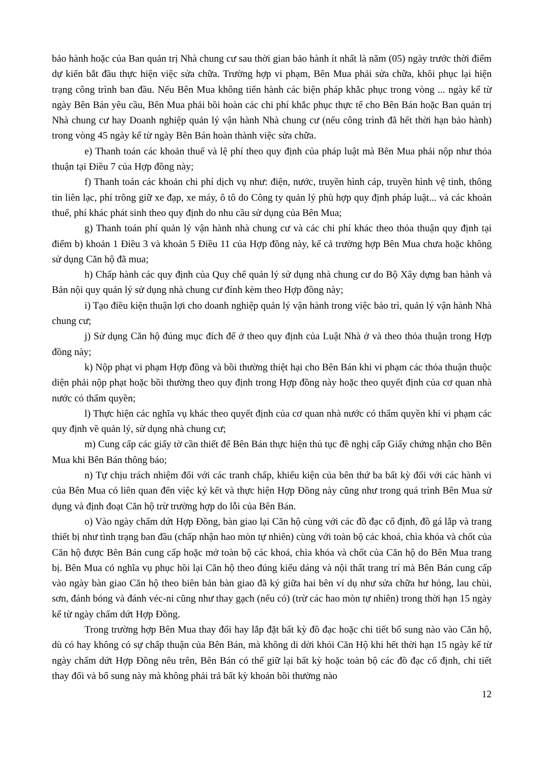bảo hành hoặc của Ban quản trị Nhà chung cư sau thời gian bảo hành ít nhất là năm (05) ngày trước thời điểm dự kiến bắt đầu thực hiện việc sửa chữa. Trường hợp vi phạm, Bên Mua phải sửa chữa, khôi phục lại hiện trạng công trình ban đầu. Nếu Bên Mua không tiến hành các biện pháp khắc phục trong vòng ... ngày kể từ ngày Bên Bán yêu cầu, Bên Mua phải bồi hoàn các chi phí khắc phục thực tế cho Bên Bán hoặc Ban quản trị Nhà chung cư hay Doanh nghiệp quản lý vận hành Nhà chung cư (nếu công trình đã hết thời hạn bảo hành) trong vòng 45 ngày kể từ ngày Bên Bán hoàn thành việc sửa chữa.
e) Thanh toán các khoản thuế và lệ phí theo quy định của pháp luật mà Bên Mua phải nộp như thỏa thuận tại Điều 7 của Hợp đồng này;
f) Thanh toán các khoản chi phí dịch vụ như: điện, nước, truyền hình cáp, truyền hình vệ tinh, thông tin liên lạc, phí trông giữ xe đạp, xe máy, ô tô do Công ty quản lý phù hợp quy định pháp luật... và các khoản thuế, phí khác phát sinh theo quy định do nhu cầu sử dụng của Bên Mua;
g) Thanh toán phí quản lý vận hành nhà chung cư và các chi phí khác theo thỏa thuận quy định tại điểm b) khoản 1 Điều 3 và khoản 5 Điều 11 của Hợp đồng này, kể cả trường hợp Bên Mua chưa hoặc không sử dụng Căn hộ đã mua;
h) Chấp hành các quy định của Quy chế quản lý sử dụng nhà chung cư do Bộ Xây dựng ban hành và Bản nội quy quản lý sử dụng nhà chung cư đính kèm theo Hợp đồng này;
i) Tạo điều kiện thuận lợi cho doanh nghiệp quản lý vận hành trong việc bảo trì, quản lý vận hành Nhà chung cư;
j) Sử dụng Căn hộ đúng mục đích để ở theo quy định của Luật Nhà ở và theo thỏa thuận trong Hợp đồng này;
k) Nộp phạt vi phạm Hợp đồng và bồi thường thiệt hại cho Bên Bán khi vi phạm các thỏa thuận thuộc diện phải nộp phạt hoặc bồi thường theo quy định trong Hợp đồng này hoặc theo quyết định của cơ quan nhà nước có thẩm quyền;
l) Thực hiện các nghĩa vụ khác theo quyết định của cơ quan nhà nước có thẩm quyền khi vi phạm các quy định về quản lý, sử dụng nhà chung cư;
m) Cung cấp các giấy tờ cần thiết để Bên Bán thực hiện thủ tục đề nghị cấp Giấy chứng nhận cho Bên Mua khi Bên Bán thông báo;
n) Tự chịu trách nhiệm đối với các tranh chấp, khiếu kiện của bên thứ ba bất kỳ đối với các hành vi của Bên Mua có liên quan đến việc ký kết và thực hiện Hợp Đồng này cũng như trong quá trình Bên Mua sử dụng và định đoạt Căn hộ trừ trường hợp do lỗi của Bên Bán.
o) Vào ngày chấm dứt Hợp Đồng, bàn giao lại Căn hộ cùng với các đồ đạc cố định, đồ gá lắp và trang thiết bị như tình trạng ban đầu (chấp nhận hao mòn tự nhiên) cùng với toàn bộ các khoá, chìa khóa và chốt của Căn hộ được Bên Bán cung cấp hoặc mở toàn bộ các khoá, chìa khóa và chốt của Căn hộ do Bên Mua trang bị. Bên Mua có nghĩa vụ phục hồi lại Căn hộ theo đúng kiểu dáng và nội thất trang trí mà Bên Bán cung cấp vào ngày bàn giao Căn hộ theo biên bản bàn giao đã ký giữa hai bên ví dụ như sửa chữa hư hỏng, lau chùi, sơn, đánh bóng và đánh véc-ni cũng như thay gạch (nếu có) (trừ các hao mòn tự nhiên) trong thời hạn 15 ngày kể từ ngày chấm dứt Hợp Đồng.
Trong trường hợp Bên Mua thay đổi hay lắp đặt bất kỳ đồ đạc hoặc chi tiết bổ sung nào vào Căn hộ, dù có hay không có sự chấp thuận của Bên Bán, mà không di dời khỏi Căn Hộ khi hết thời hạn 15 ngày kể từ ngày chấm dứt Hợp Đồng nêu trên, Bên Bán có thể giữ lại bất kỳ hoặc toàn bộ các đồ đạc cố định, chi tiết thay đổi và bổ sung này mà không phải trả bất kỳ khoản bồi thường nào
12